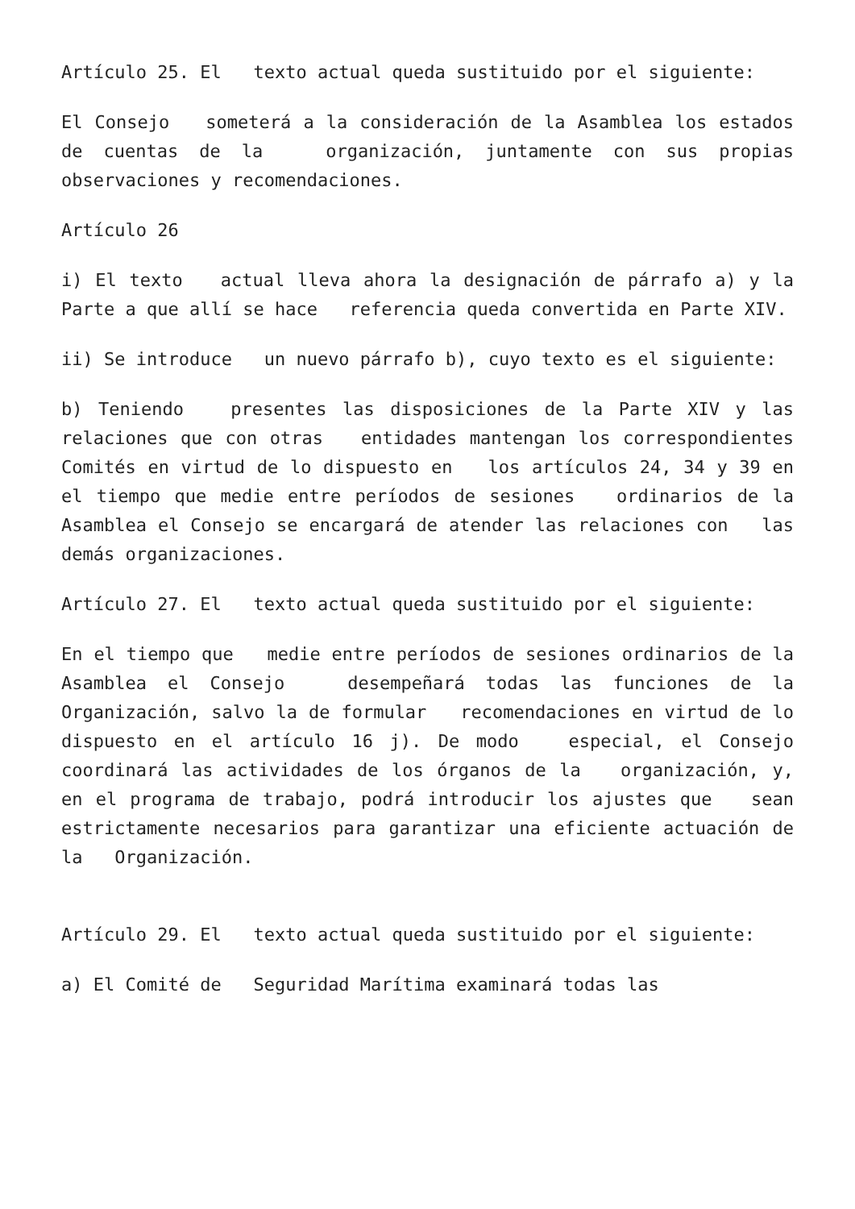Artículo 25. El texto actual queda sustituido por el siguiente:
El Consejo someterá a la consideración de la Asamblea los estados de cuentas de la organización, juntamente con sus propias observaciones y recomendaciones.
Artículo 26
i) El texto actual lleva ahora la designación de párrafo a) y la Parte a que allí se hace referencia queda convertida en Parte XIV.
ii) Se introduce un nuevo párrafo b), cuyo texto es el siguiente:
b) Teniendo presentes las disposiciones de la Parte XIV y las relaciones que con otras entidades mantengan los correspondientes Comités en virtud de lo dispuesto en los artículos 24, 34 y 39 en el tiempo que medie entre períodos de sesiones ordinarios de la Asamblea el Consejo se encargará de atender las relaciones con las demás organizaciones.
Artículo 27. El texto actual queda sustituido por el siguiente:
En el tiempo que medie entre períodos de sesiones ordinarios de la Asamblea el Consejo desempeñará todas las funciones de la Organización, salvo la de formular recomendaciones en virtud de lo dispuesto en el artículo 16 j). De modo especial, el Consejo coordinará las actividades de los órganos de la organización, y, en el programa de trabajo, podrá introducir los ajustes que sean estrictamente necesarios para garantizar una eficiente actuación de la Organización.
Artículo 29. El texto actual queda sustituido por el siguiente:
a) El Comité de Seguridad Marítima examinará todas las